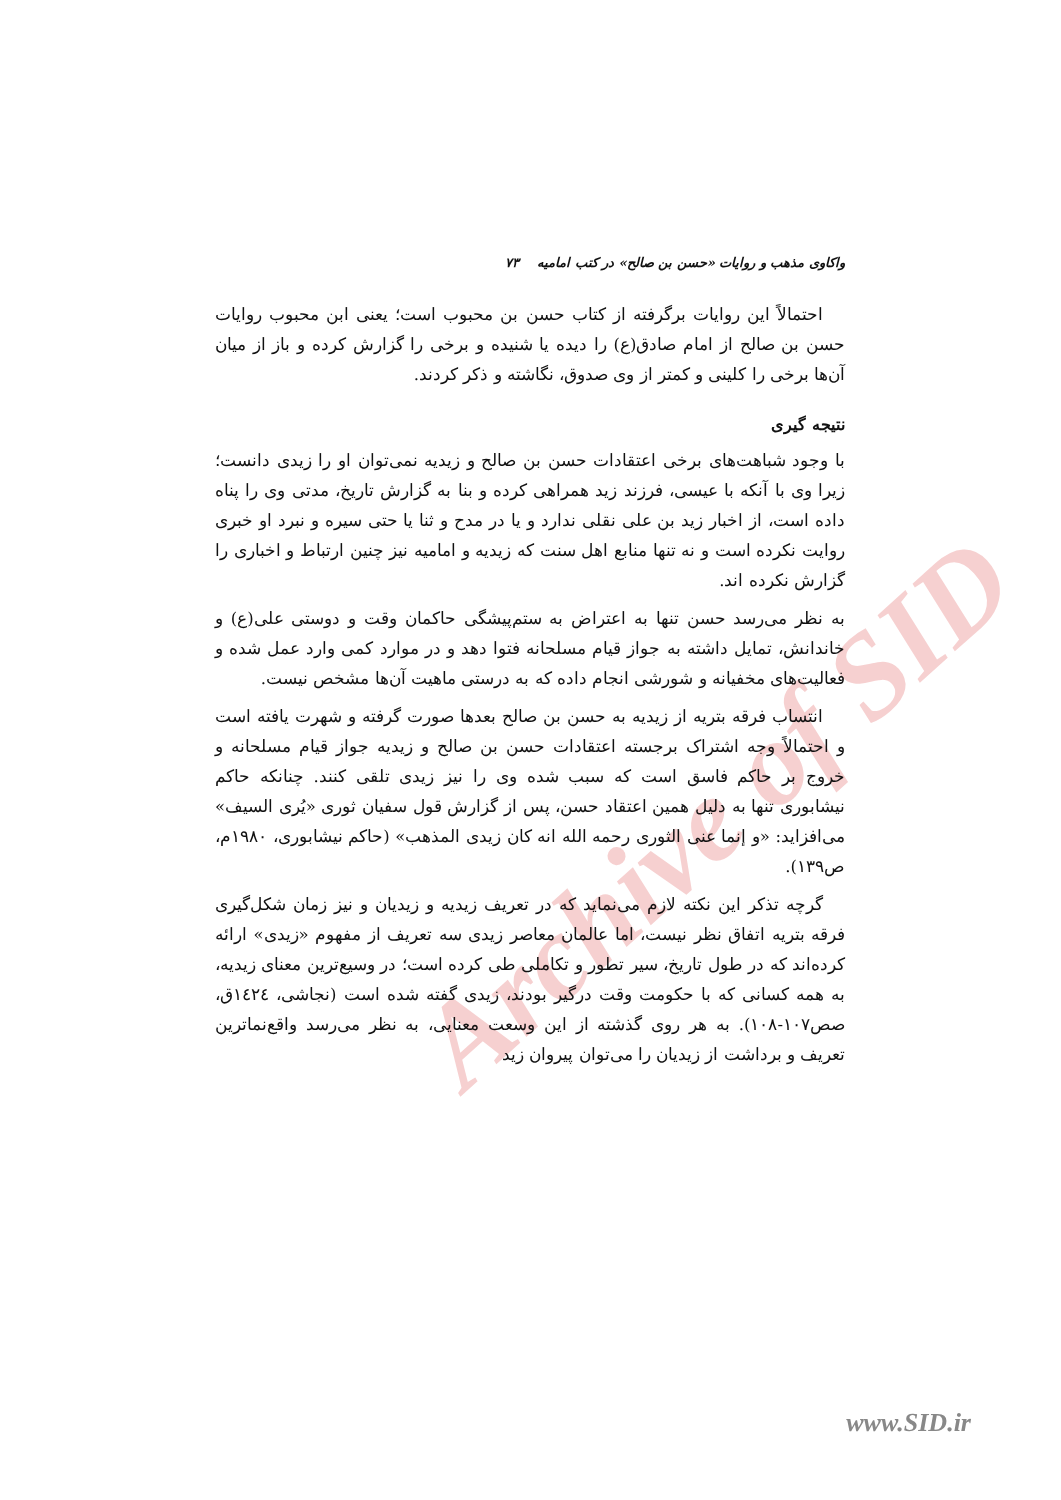Archive of SID
واکاوی مذهب و روایات «حسن بن صالح» در کتب امامیه ۷۳
احتمالاً این روایات برگرفته از کتاب حسن بن محبوب است؛ یعنی ابن محبوب روایات حسن بن صالح از امام صادق(ع) را دیده یا شنیده و برخی را گزارش کرده و باز از میان آن‌ها برخی را کلینی و کمتر از وی صدوق، نگاشته و ذکر کردند.
نتیجه گیری
با وجود شباهت‌های برخی اعتقادات حسن بن صالح و زیدیه نمی‌توان او را زیدی دانست؛ زیرا وی با آنکه با عیسی، فرزند زید همراهی کرده و بنا به گزارش تاریخ، مدتی وی را پناه داده است، از اخبار زید بن علی نقلی ندارد و یا در مدح و ثنا یا حتی سیره و نبرد او خبری روایت نکرده است و نه تنها منابع اهل سنت که زیدیه و امامیه نیز چنین ارتباط و اخباری را گزارش نکرده اند.
به نظر می‌رسد حسن تنها به اعتراض به ستم‌پیشگی حاکمان وقت و دوستی علی(ع) و خاندانش، تمایل داشته به جواز قیام مسلحانه فتوا دهد و در موارد کمی وارد عمل شده و فعالیت‌های مخفیانه و شورشی انجام داده که به درستی ماهیت آن‌ها مشخص نیست.
انتساب فرقه بتریه از زیدیه به حسن بن صالح بعدها صورت گرفته و شهرت یافته است و احتمالاً وجه اشتراک برجسته اعتقادات حسن بن صالح و زیدیه جواز قیام مسلحانه و خروج بر حاکم فاسق است که سبب شده وی را نیز زیدی تلقی کنند. چنانکه حاکم نیشابوری تنها به دلیل همین اعتقاد حسن، پس از گزارش قول سفیان ثوری «یُری السیف» می‌افزاید: «و إنما عنی الثوری رحمه الله انه کان زیدی المذهب» (حاکم نیشابوری، ۱۹۸۰م، ص۱۳۹).
گرچه تذکر این نکته لازم می‌نماید که در تعریف زیدیه و زیدیان و نیز زمان شکل‌گیری فرقه بتریه اتفاق نظر نیست، اما عالمان معاصر زیدی سه تعریف از مفهوم «زیدی» ارائه کرده‌اند که در طول تاریخ، سیر تطور و تکاملی طی کرده است؛ در وسیع‌ترین معنای زیدیه، به همه کسانی که با حکومت وقت درگیر بودند، زیدی گفته شده است (نجاشی، ١٤٢٤ق، صص۱۰۷-۱۰۸). به هر روی گذشته از این وسعت معنایی، به نظر می‌رسد واقع‌نماترین تعریف و برداشت از زیدیان را می‌توان پیروان زید
www.SID.ir